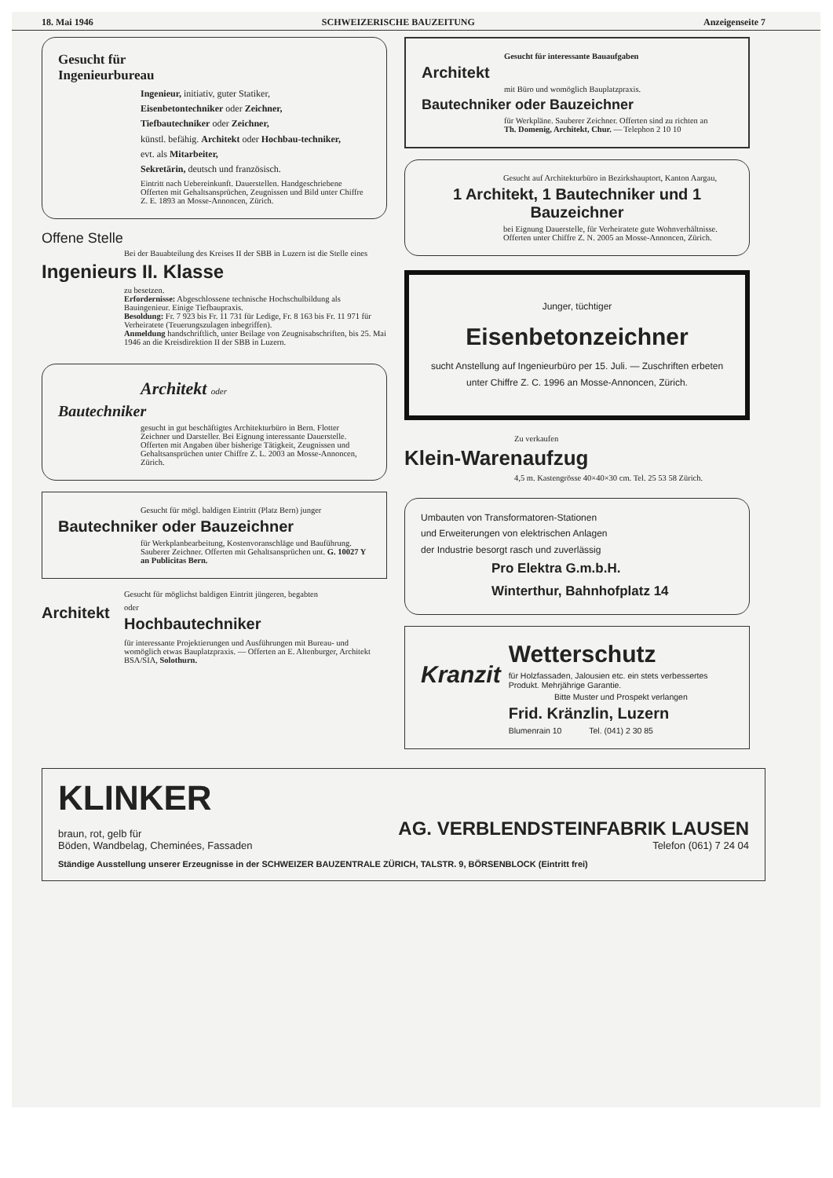18. Mai 1946 SCHWEIZERISCHE BAUZEITUNG Anzeigenseite 7
Gesucht für
Ingenieurbureau
Ingenieur, initiativ, guter Statiker,
Eisenbetontechniker oder Zeichner,
Tiefbautechniker oder Zeichner,
künstl. befähig. Architekt oder Hochbau-techniker,
evt. als Mitarbeiter,
Sekretärin, deutsch und französisch.
Eintritt nach Uebereinkunft. Dauerstellen. Handgeschriebene Offerten mit Gehaltsansprüchen, Zeugnissen und Bild unter Chiffre Z. E. 1893 an Mosse-Annoncen, Zürich.
Offene Stelle
Bei der Bauabteilung des Kreises II der SBB in Luzern ist die Stelle eines
Ingenieurs II. Klasse
zu besetzen.
Erfordernisse: Abgeschlossene technische Hochschulbildung als Bauingenieur. Einige Tiefbaupraxis.
Besoldung: Fr. 7 923 bis Fr. 11 731 für Ledige, Fr. 8 163 bis Fr. 11 971 für Verheiratete (Teuerungszulagen inbegriffen).
Anmeldung handschriftlich, unter Beilage von Zeugnisabschriften, bis 25. Mai 1946 an die Kreisdirektion II der SBB in Luzern.
Architekt oder
Bautechniker
gesucht in gut beschäftigtes Architekturbüro in Bern. Flotter Zeichner und Darsteller. Bei Eignung interessante Dauerstelle. Offerten mit Angaben über bisherige Tätigkeit, Zeugnissen und Gehaltsansprüchen unter Chiffre Z. L. 2003 an Mosse-Annoncen, Zürich.
Gesucht für mögl. baldigen Eintritt (Platz Bern) junger
Bautechniker oder Bauzeichner
für Werkplanbearbeitung, Kostenvoranschläge und Bauführung. Sauberer Zeichner. Offerten mit Gehaltsansprüchen unt. G. 10027 Y an Publicitas Bern.
Gesucht für möglichst baldigen Eintritt jüngeren, begabten
Architekt
oder
Hochbautechniker
für interessante Projektierungen und Ausführungen mit Bureau- und womöglich etwas Bauplatzpraxis. — Offerten an E. Altenburger, Architekt BSA/SIA, Solothurn.
Gesucht für interessante Bauaufgaben
Architekt
mit Büro und womöglich Bauplatzpraxis.
Bautechniker oder Bauzeichner
für Werkpläne. Sauberer Zeichner. Offerten sind zu richten an
Th. Domenig, Architekt, Chur. — Telephon 2 10 10
Gesucht auf Architekturbüro in Bezirkshauptort, Kanton Aargau,
1 Architekt, 1 Bautechniker und 1 Bauzeichner
bei Eignung Dauerstelle, für Verheiratete gute Wohnverhältnisse.
Offerten unter Chiffre Z. N. 2005 an Mosse-Annoncen, Zürich.
Junger, tüchtiger
Eisenbetonzeichner
sucht Anstellung auf Ingenieurbüro per 15. Juli. — Zuschriften erbeten unter Chiffre Z. C. 1996 an Mosse-Annoncen, Zürich.
Zu verkaufen
Klein-Warenaufzug
4,5 m. Kastengrösse 40×40×30 cm. Tel. 25 53 58 Zürich.
Umbauten von Transformatoren-Stationen
und Erweiterungen von elektrischen Anlagen
der Industrie besorgt rasch und zuverlässig
Pro Elektra G.m.b.H.
Winterthur, Bahnhofplatz 14
Kranzit
Wetterschutz
für Holzfassaden, Jalousien etc. ein stets verbessertes Produkt. Mehrjährige Garantie.
Bitte Muster und Prospekt verlangen
Frid. Kränzlin, Luzern
Blumenrain 10 Tel. (041) 2 30 85
KLINKER
braun, rot, gelb für
Böden, Wandbelag, Cheminées, Fassaden
AG. VERBLENDSTEINFABRIK LAUSEN
Telefon (061) 7 24 04
Ständige Ausstellung unserer Erzeugnisse in der SCHWEIZER BAUZENTRALE ZÜRICH, TALSTR. 9, BÖRSENBLOCK (Eintritt frei)